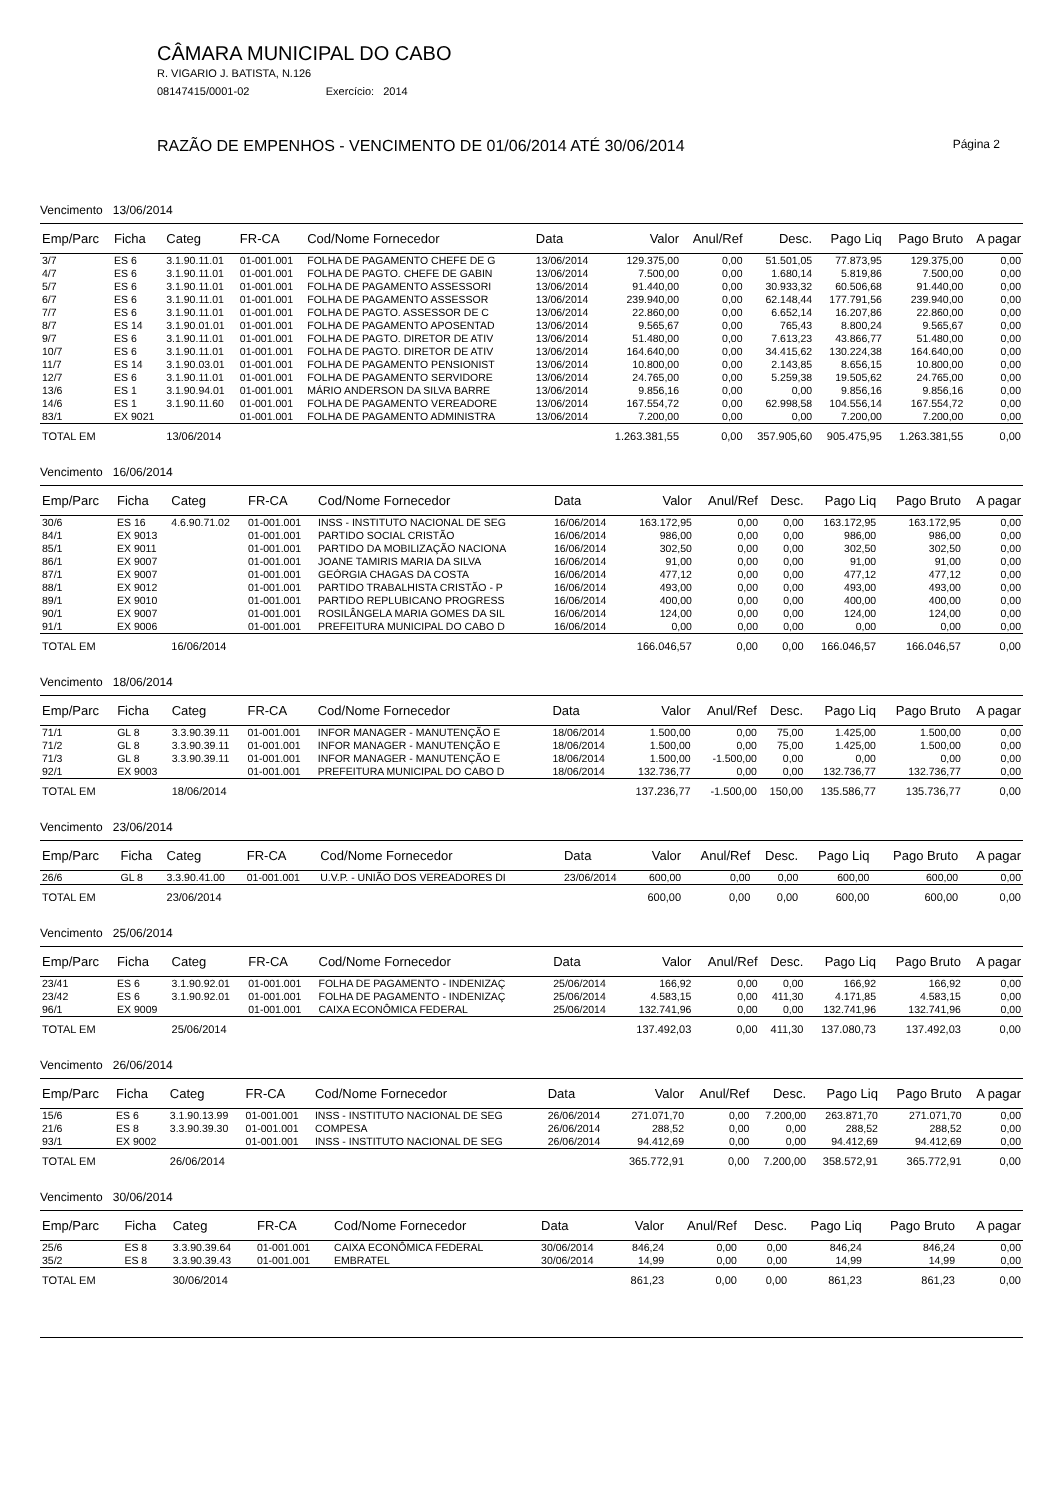CÂMARA MUNICIPAL DO CABO
R. VIGARIO J. BATISTA, N.126
08147415/0001-02 Exercício: 2014
RAZÃO DE EMPENHOS - VENCIMENTO DE 01/06/2014 ATÉ 30/06/2014 Página 2
Vencimento 13/06/2014
| Emp/Parc | Ficha | Categ | FR-CA | Cod/Nome Fornecedor | Data | Valor | Anul/Ref | Desc. | Pago Liq | Pago Bruto | A pagar |
| --- | --- | --- | --- | --- | --- | --- | --- | --- | --- | --- | --- |
| 3/7 | ES 6 | 3.1.90.11.01 | 01-001.001 | FOLHA DE PAGAMENTO CHEFE DE G | 13/06/2014 | 129.375,00 | 0,00 | 51.501,05 | 77.873,95 | 129.375,00 | 0,00 |
| 4/7 | ES 6 | 3.1.90.11.01 | 01-001.001 | FOLHA DE PAGTO. CHEFE DE GABIN | 13/06/2014 | 7.500,00 | 0,00 | 1.680,14 | 5.819,86 | 7.500,00 | 0,00 |
| 5/7 | ES 6 | 3.1.90.11.01 | 01-001.001 | FOLHA DE PAGAMENTO ASSESSORI | 13/06/2014 | 91.440,00 | 0,00 | 30.933,32 | 60.506,68 | 91.440,00 | 0,00 |
| 6/7 | ES 6 | 3.1.90.11.01 | 01-001.001 | FOLHA DE PAGAMENTO ASSESSOR | 13/06/2014 | 239.940,00 | 0,00 | 62.148,44 | 177.791,56 | 239.940,00 | 0,00 |
| 7/7 | ES 6 | 3.1.90.11.01 | 01-001.001 | FOLHA DE PAGTO. ASSESSOR DE C | 13/06/2014 | 22.860,00 | 0,00 | 6.652,14 | 16.207,86 | 22.860,00 | 0,00 |
| 8/7 | ES 14 | 3.1.90.01.01 | 01-001.001 | FOLHA DE PAGAMENTO APOSENTAD | 13/06/2014 | 9.565,67 | 0,00 | 765,43 | 8.800,24 | 9.565,67 | 0,00 |
| 9/7 | ES 6 | 3.1.90.11.01 | 01-001.001 | FOLHA DE PAGTO. DIRETOR DE ATIV | 13/06/2014 | 51.480,00 | 0,00 | 7.613,23 | 43.866,77 | 51.480,00 | 0,00 |
| 10/7 | ES 6 | 3.1.90.11.01 | 01-001.001 | FOLHA DE PAGTO. DIRETOR DE ATIV | 13/06/2014 | 164.640,00 | 0,00 | 34.415,62 | 130.224,38 | 164.640,00 | 0,00 |
| 11/7 | ES 14 | 3.1.90.03.01 | 01-001.001 | FOLHA DE PAGAMENTO PENSIONIST | 13/06/2014 | 10.800,00 | 0,00 | 2.143,85 | 8.656,15 | 10.800,00 | 0,00 |
| 12/7 | ES 6 | 3.1.90.11.01 | 01-001.001 | FOLHA DE PAGAMENTO SERVIDORE | 13/06/2014 | 24.765,00 | 0,00 | 5.259,38 | 19.505,62 | 24.765,00 | 0,00 |
| 13/6 | ES 1 | 3.1.90.94.01 | 01-001.001 | MÁRIO ANDERSON DA SILVA BARRE | 13/06/2014 | 9.856,16 | 0,00 | 0,00 | 9.856,16 | 9.856,16 | 0,00 |
| 14/6 | ES 1 | 3.1.90.11.60 | 01-001.001 | FOLHA DE PAGAMENTO VEREADORE | 13/06/2014 | 167.554,72 | 0,00 | 62.998,58 | 104.556,14 | 167.554,72 | 0,00 |
| 83/1 | EX 9021 | | 01-001.001 | FOLHA DE PAGAMENTO ADMINISTRA | 13/06/2014 | 7.200,00 | 0,00 | 0,00 | 7.200,00 | 7.200,00 | 0,00 |
| TOTAL EM | | 13/06/2014 | | | | 1.263.381,55 | 0,00 | 357.905,60 | 905.475,95 | 1.263.381,55 | 0,00 |
Vencimento 16/06/2014
| Emp/Parc | Ficha | Categ | FR-CA | Cod/Nome Fornecedor | Data | Valor | Anul/Ref | Desc. | Pago Liq | Pago Bruto | A pagar |
| --- | --- | --- | --- | --- | --- | --- | --- | --- | --- | --- | --- |
| 30/6 | ES 16 | 4.6.90.71.02 | 01-001.001 | INSS - INSTITUTO NACIONAL DE SEG | 16/06/2014 | 163.172,95 | 0,00 | 0,00 | 163.172,95 | 163.172,95 | 0,00 |
| 84/1 | EX 9013 | | 01-001.001 | PARTIDO SOCIAL CRISTÃO | 16/06/2014 | 986,00 | 0,00 | 0,00 | 986,00 | 986,00 | 0,00 |
| 85/1 | EX 9011 | | 01-001.001 | PARTIDO DA MOBILIZAÇÃO NACIONA | 16/06/2014 | 302,50 | 0,00 | 0,00 | 302,50 | 302,50 | 0,00 |
| 86/1 | EX 9007 | | 01-001.001 | JOANE TAMIRIS MARIA DA SILVA | 16/06/2014 | 91,00 | 0,00 | 0,00 | 91,00 | 91,00 | 0,00 |
| 87/1 | EX 9007 | | 01-001.001 | GEÓRGIA CHAGAS DA COSTA | 16/06/2014 | 477,12 | 0,00 | 0,00 | 477,12 | 477,12 | 0,00 |
| 88/1 | EX 9012 | | 01-001.001 | PARTIDO TRABALHISTA CRISTÃO - P | 16/06/2014 | 493,00 | 0,00 | 0,00 | 493,00 | 493,00 | 0,00 |
| 89/1 | EX 9010 | | 01-001.001 | PARTIDO REPLUBICANO PROGRESS | 16/06/2014 | 400,00 | 0,00 | 0,00 | 400,00 | 400,00 | 0,00 |
| 90/1 | EX 9007 | | 01-001.001 | ROSILÂNGELA MARIA GOMES DA SIL | 16/06/2014 | 124,00 | 0,00 | 0,00 | 124,00 | 124,00 | 0,00 |
| 91/1 | EX 9006 | | 01-001.001 | PREFEITURA MUNICIPAL DO CABO D | 16/06/2014 | 0,00 | 0,00 | 0,00 | 0,00 | 0,00 | 0,00 |
| TOTAL EM | | 16/06/2014 | | | | 166.046,57 | 0,00 | 0,00 | 166.046,57 | 166.046,57 | 0,00 |
Vencimento 18/06/2014
| Emp/Parc | Ficha | Categ | FR-CA | Cod/Nome Fornecedor | Data | Valor | Anul/Ref | Desc. | Pago Liq | Pago Bruto | A pagar |
| --- | --- | --- | --- | --- | --- | --- | --- | --- | --- | --- | --- |
| 71/1 | GL 8 | 3.3.90.39.11 | 01-001.001 | INFOR MANAGER - MANUTENÇÃO E | 18/06/2014 | 1.500,00 | 0,00 | 75,00 | 1.425,00 | 1.500,00 | 0,00 |
| 71/2 | GL 8 | 3.3.90.39.11 | 01-001.001 | INFOR MANAGER - MANUTENÇÃO E | 18/06/2014 | 1.500,00 | 0,00 | 75,00 | 1.425,00 | 1.500,00 | 0,00 |
| 71/3 | GL 8 | 3.3.90.39.11 | 01-001.001 | INFOR MANAGER - MANUTENÇÃO E | 18/06/2014 | 1.500,00 | -1.500,00 | 0,00 | 0,00 | 0,00 | 0,00 |
| 92/1 | EX 9003 | | 01-001.001 | PREFEITURA MUNICIPAL DO CABO D | 18/06/2014 | 132.736,77 | 0,00 | 0,00 | 132.736,77 | 132.736,77 | 0,00 |
| TOTAL EM | | 18/06/2014 | | | | 137.236,77 | -1.500,00 | 150,00 | 135.586,77 | 135.736,77 | 0,00 |
Vencimento 23/06/2014
| Emp/Parc | Ficha | Categ | FR-CA | Cod/Nome Fornecedor | Data | Valor | Anul/Ref | Desc. | Pago Liq | Pago Bruto | A pagar |
| --- | --- | --- | --- | --- | --- | --- | --- | --- | --- | --- | --- |
| 26/6 | GL 8 | 3.3.90.41.00 | 01-001.001 | U.V.P. - UNIÃO DOS VEREADORES DI | 23/06/2014 | 600,00 | 0,00 | 0,00 | 600,00 | 600,00 | 0,00 |
| TOTAL EM | | 23/06/2014 | | | | 600,00 | 0,00 | 0,00 | 600,00 | 600,00 | 0,00 |
Vencimento 25/06/2014
| Emp/Parc | Ficha | Categ | FR-CA | Cod/Nome Fornecedor | Data | Valor | Anul/Ref | Desc. | Pago Liq | Pago Bruto | A pagar |
| --- | --- | --- | --- | --- | --- | --- | --- | --- | --- | --- | --- |
| 23/41 | ES 6 | 3.1.90.92.01 | 01-001.001 | FOLHA DE PAGAMENTO - INDENIZAÇ | 25/06/2014 | 166,92 | 0,00 | 0,00 | 166,92 | 166,92 | 0,00 |
| 23/42 | ES 6 | 3.1.90.92.01 | 01-001.001 | FOLHA DE PAGAMENTO - INDENIZAÇ | 25/06/2014 | 4.583,15 | 0,00 | 411,30 | 4.171,85 | 4.583,15 | 0,00 |
| 96/1 | EX 9009 | | 01-001.001 | CAIXA ECONÔMICA FEDERAL | 25/06/2014 | 132.741,96 | 0,00 | 0,00 | 132.741,96 | 132.741,96 | 0,00 |
| TOTAL EM | | 25/06/2014 | | | | 137.492,03 | 0,00 | 411,30 | 137.080,73 | 137.492,03 | 0,00 |
Vencimento 26/06/2014
| Emp/Parc | Ficha | Categ | FR-CA | Cod/Nome Fornecedor | Data | Valor | Anul/Ref | Desc. | Pago Liq | Pago Bruto | A pagar |
| --- | --- | --- | --- | --- | --- | --- | --- | --- | --- | --- | --- |
| 15/6 | ES 6 | 3.1.90.13.99 | 01-001.001 | INSS - INSTITUTO NACIONAL DE SEG | 26/06/2014 | 271.071,70 | 0,00 | 7.200,00 | 263.871,70 | 271.071,70 | 0,00 |
| 21/6 | ES 8 | 3.3.90.39.30 | 01-001.001 | COMPESA | 26/06/2014 | 288,52 | 0,00 | 0,00 | 288,52 | 288,52 | 0,00 |
| 93/1 | EX 9002 | | 01-001.001 | INSS - INSTITUTO NACIONAL DE SEG | 26/06/2014 | 94.412,69 | 0,00 | 0,00 | 94.412,69 | 94.412,69 | 0,00 |
| TOTAL EM | | 26/06/2014 | | | | 365.772,91 | 0,00 | 7.200,00 | 358.572,91 | 365.772,91 | 0,00 |
Vencimento 30/06/2014
| Emp/Parc | Ficha | Categ | FR-CA | Cod/Nome Fornecedor | Data | Valor | Anul/Ref | Desc. | Pago Liq | Pago Bruto | A pagar |
| --- | --- | --- | --- | --- | --- | --- | --- | --- | --- | --- | --- |
| 25/6 | ES 8 | 3.3.90.39.64 | 01-001.001 | CAIXA ECONÔMICA FEDERAL | 30/06/2014 | 846,24 | 0,00 | 0,00 | 846,24 | 846,24 | 0,00 |
| 35/2 | ES 8 | 3.3.90.39.43 | 01-001.001 | EMBRATEL | 30/06/2014 | 14,99 | 0,00 | 0,00 | 14,99 | 14,99 | 0,00 |
| TOTAL EM | | 30/06/2014 | | | | 861,23 | 0,00 | 0,00 | 861,23 | 861,23 | 0,00 |